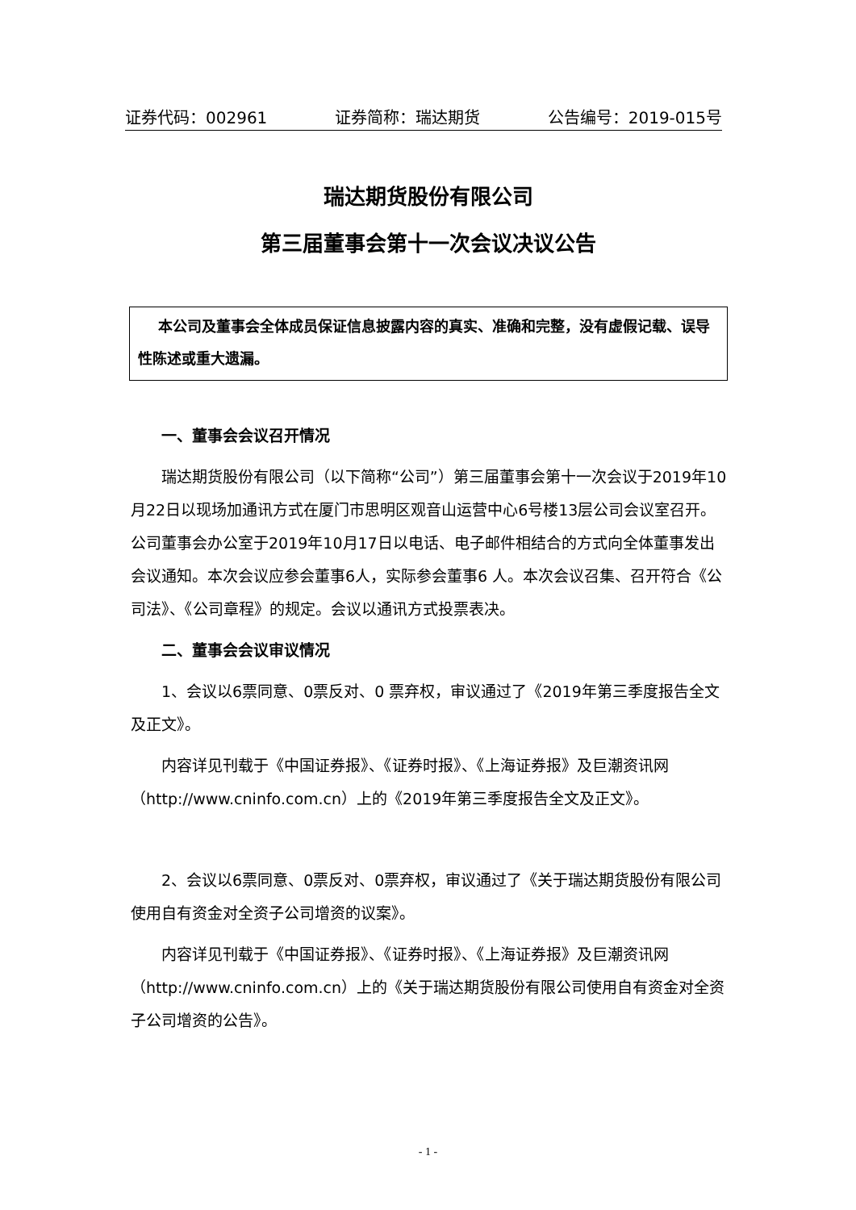证券代码：002961 证券简称：瑞达期货 公告编号：2019-015号
瑞达期货股份有限公司
第三届董事会第十一次会议决议公告
本公司及董事会全体成员保证信息披露内容的真实、准确和完整，没有虚假记载、误导性陈述或重大遗漏。
一、董事会会议召开情况
瑞达期货股份有限公司（以下简称“公司”）第三届董事会第十一次会议于2019年10月22日以现场加通讯方式在厦门市思明区观音山运营中心6号楼13层公司会议室召开。公司董事会办公室于2019年10月17日以电话、电子邮件相结合的方式向全体董事发出会议通知。本次会议应参会董事6人，实际参会董事6 人。本次会议召集、召开符合《公司法》、《公司章程》的规定。会议以通讯方式投票表决。
二、董事会会议审议情况
1、会议以6票同意、0票反对、0 票弃权，审议通过了《2019年第三季度报告全文及正文》。
内容详见刊载于《中国证券报》、《证券时报》、《上海证券报》及巨潮资讯网（http://www.cninfo.com.cn）上的《2019年第三季度报告全文及正文》。
2、会议以6票同意、0票反对、0票弃权，审议通过了《关于瑞达期货股份有限公司使用自有资金对全资子公司增资的议案》。
内容详见刊载于《中国证券报》、《证券时报》、《上海证券报》及巨潮资讯网（http://www.cninfo.com.cn）上的《关于瑞达期货股份有限公司使用自有资金对全资子公司增资的公告》。
- 1 -